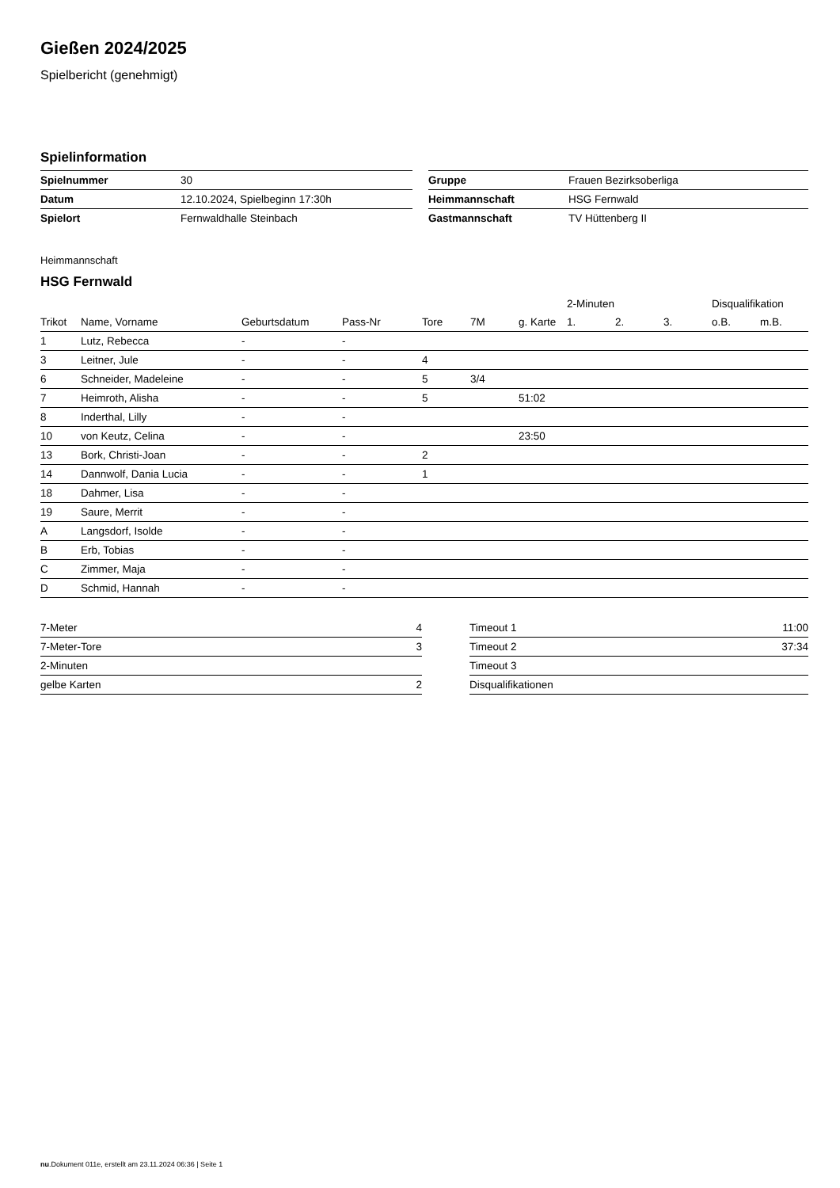Gießen 2024/2025
Spielbericht (genehmigt)
Spielinformation
| Spielnummer | 30 | | Gruppe | Frauen Bezirksoberliga |
| Datum | 12.10.2024, Spielbeginn 17:30h | | Heimmannschaft | HSG Fernwald |
| Spielort | Fernwaldhalle Steinbach | | Gastmannschaft | TV Hüttenberg II |
Heimmannschaft
HSG Fernwald
| | | | | | | | 2-Minuten | | | Disqualifikation | |
| --- | --- | --- | --- | --- | --- | --- | --- | --- | --- | --- | --- |
| Trikot | Name, Vorname | Geburtsdatum | Pass-Nr | Tore | 7M | g. Karte | 1. | 2. | 3. | o.B. | m.B. |
| 1 | Lutz, Rebecca | - | - | | | | | | | | |
| 3 | Leitner, Jule | - | - | 4 | | | | | | | |
| 6 | Schneider, Madeleine | - | - | 5 | 3/4 | | | | | | |
| 7 | Heimroth, Alisha | - | - | 5 | | 51:02 | | | | | |
| 8 | Inderthal, Lilly | - | - | | | | | | | | |
| 10 | von Keutz, Celina | - | - | | | 23:50 | | | | | |
| 13 | Bork, Christi-Joan | - | - | 2 | | | | | | | |
| 14 | Dannwolf, Dania Lucia | - | - | 1 | | | | | | | |
| 18 | Dahmer, Lisa | - | - | | | | | | | | |
| 19 | Saure, Merrit | - | - | | | | | | | | |
| A | Langsdorf, Isolde | - | - | | | | | | | | |
| B | Erb, Tobias | - | - | | | | | | | | |
| C | Zimmer, Maja | - | - | | | | | | | | |
| D | Schmid, Hannah | - | - | | | | | | | | |
| 7-Meter | 4 |
| 7-Meter-Tore | 3 |
| 2-Minuten | |
| gelbe Karten | 2 |
| Timeout 1 | 11:00 |
| Timeout 2 | 37:34 |
| Timeout 3 | |
| Disqualifikationen | |
nu.Dokument 011e, erstellt am 23.11.2024 06:36 | Seite 1